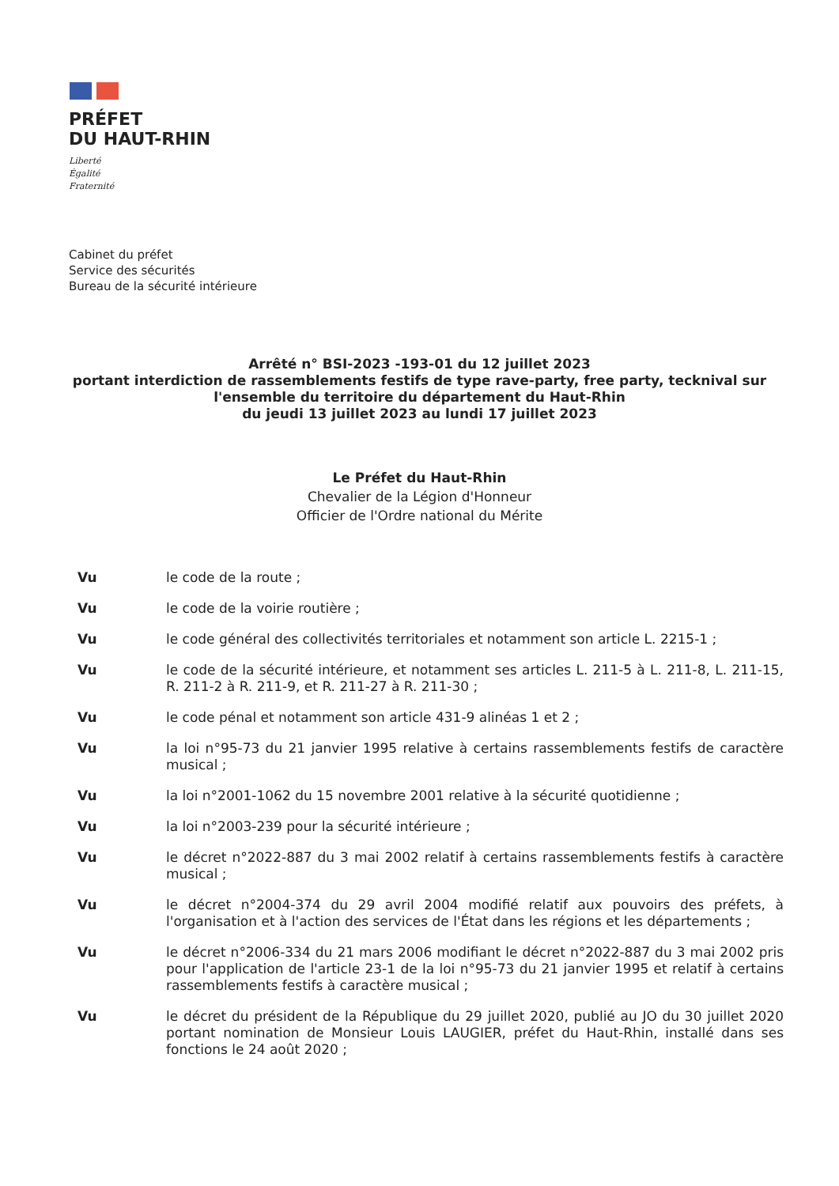PRÉFET
DU HAUT-RHIN
Liberté
Égalité
Fraternité
Cabinet du préfet
Service des sécurités
Bureau de la sécurité intérieure
Arrêté n° BSI-2023 -193-01 du 12 juillet 2023
portant interdiction de rassemblements festifs de type rave-party, free party, tecknival sur l'ensemble du territoire du département du Haut-Rhin
du jeudi 13 juillet 2023 au lundi 17 juillet 2023
Le Préfet du Haut-Rhin
Chevalier de la Légion d'Honneur
Officier de l'Ordre national du Mérite
Vu le code de la route ;
Vu le code de la voirie routière ;
Vu le code général des collectivités territoriales et notamment son article L. 2215-1 ;
Vu le code de la sécurité intérieure, et notamment ses articles L. 211-5 à L. 211-8, L. 211-15, R. 211-2 à R. 211-9, et R. 211-27 à R. 211-30 ;
Vu le code pénal et notamment son article 431-9 alinéas 1 et 2 ;
Vu la loi n°95-73 du 21 janvier 1995 relative à certains rassemblements festifs de caractère musical ;
Vu la loi n°2001-1062 du 15 novembre 2001 relative à la sécurité quotidienne ;
Vu la loi n°2003-239 pour la sécurité intérieure ;
Vu le décret n°2022-887 du 3 mai 2002 relatif à certains rassemblements festifs à caractère musical ;
Vu le décret n°2004-374 du 29 avril 2004 modifié relatif aux pouvoirs des préfets, à l'organisation et à l'action des services de l'État dans les régions et les départements ;
Vu le décret n°2006-334 du 21 mars 2006 modifiant le décret n°2022-887 du 3 mai 2002 pris pour l'application de l'article 23-1 de la loi n°95-73 du 21 janvier 1995 et relatif à certains rassemblements festifs à caractère musical ;
Vu le décret du président de la République du 29 juillet 2020, publié au JO du 30 juillet 2020 portant nomination de Monsieur Louis LAUGIER, préfet du Haut-Rhin, installé dans ses fonctions le 24 août 2020 ;